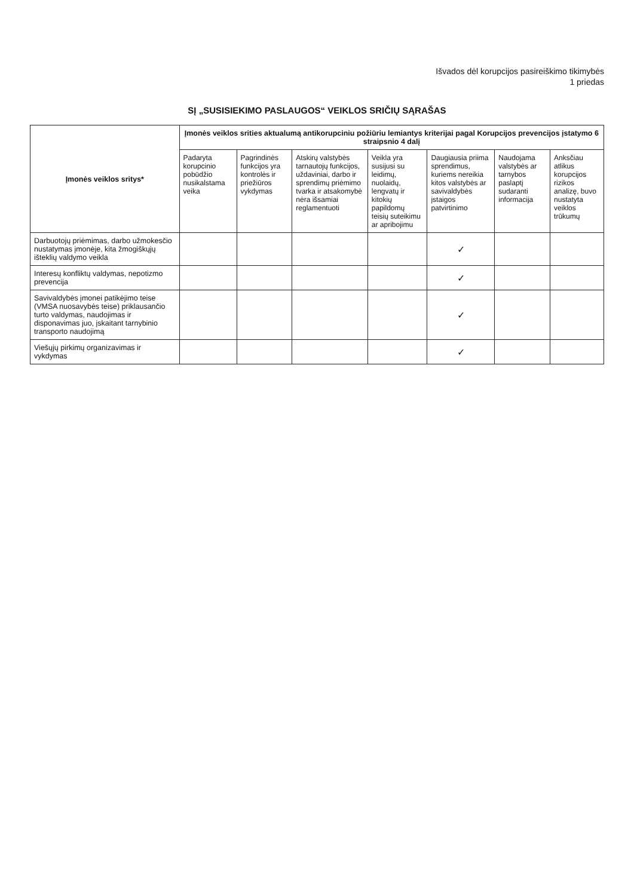Išvados dėl korupcijos pasireiškimo tikimybės
1 priedas
SĮ „SUSISIEKIMO PASLAUGOS“ VEIKLOS SRIČIŲ SĄRAŠAS
| Įmonės veiklos sritys* | Įmonės veiklos srities aktualumą antikorupciniu požiūriu lemiantys kriterijai pagal Korupcijos prevencijos įstatymo 6 straipsnio 4 dalį | | | | | | |
| --- | --- | --- | --- | --- | --- | --- | --- |
| | Padaryta korupcinio pobūdžio nusikalstama veika | Pagrindinės funkcijos yra kontrolės ir priežiūros vykdymas | Atskirų valstybės tarnautojų funkcijos, uždaviniai, darbo ir sprendimų priėmimo tvarka ir atsakomybė nėra išsamiai reglamentuoti | Veikla yra susijusi su leidimų, nuolaidų, lengvatų ir kitokių papildomų teisių suteikimu ar apribojimu | Daugiausia priima sprendimus, kuriems nereikia kitos valstybės ar savivaldybės įstaigos patvirtinimo | Naudojama valstybės ar tarnybos paslaptį sudaranti informacija | Anksčiau atlikus korupcijos rizikos analizę, buvo nustatyta veiklos trūkumų |
| Darbuotojų priėmimas, darbo užmokesčio nustatymas įmonėje, kita žmogiškųjų išteklių valdymo veikla | | | | | ✓ | | |
| Interesų konfliktų valdymas, nepotizmo prevencija | | | | | ✓ | | |
| Savivaldybės įmonei patikėjimo teise (VMSA nuosavybės teise) priklausančio turto valdymas, naudojimas ir disponavimas juo, įskaitant tarnybinio transporto naudojimą | | | | | ✓ | | |
| Viešųjų pirkimų organizavimas ir vykdymas | | | | | ✓ | | |